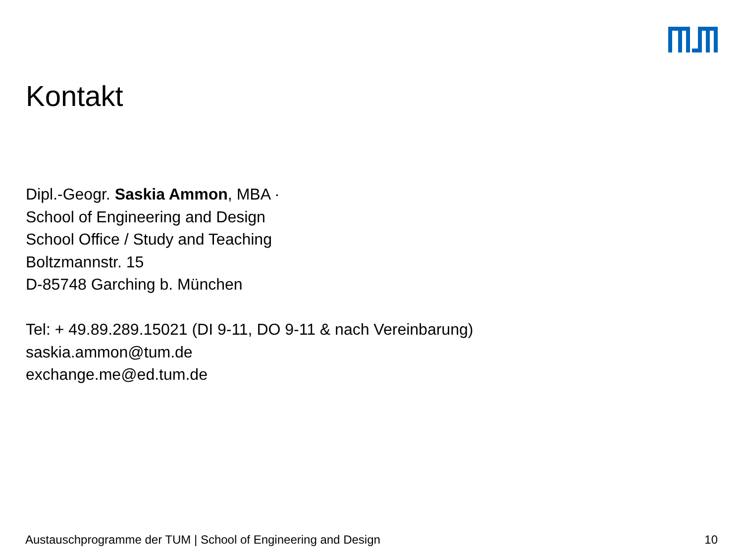Kontakt
Dipl.-Geogr. Saskia Ammon, MBA ·
School of Engineering and Design
School Office / Study and Teaching
Boltzmannstr. 15
D-85748 Garching b. München
Tel: + 49.89.289.15021 (DI 9-11, DO 9-11 & nach Vereinbarung)
saskia.ammon@tum.de
exchange.me@ed.tum.de
Austauschprogramme der TUM | School of Engineering and Design 10